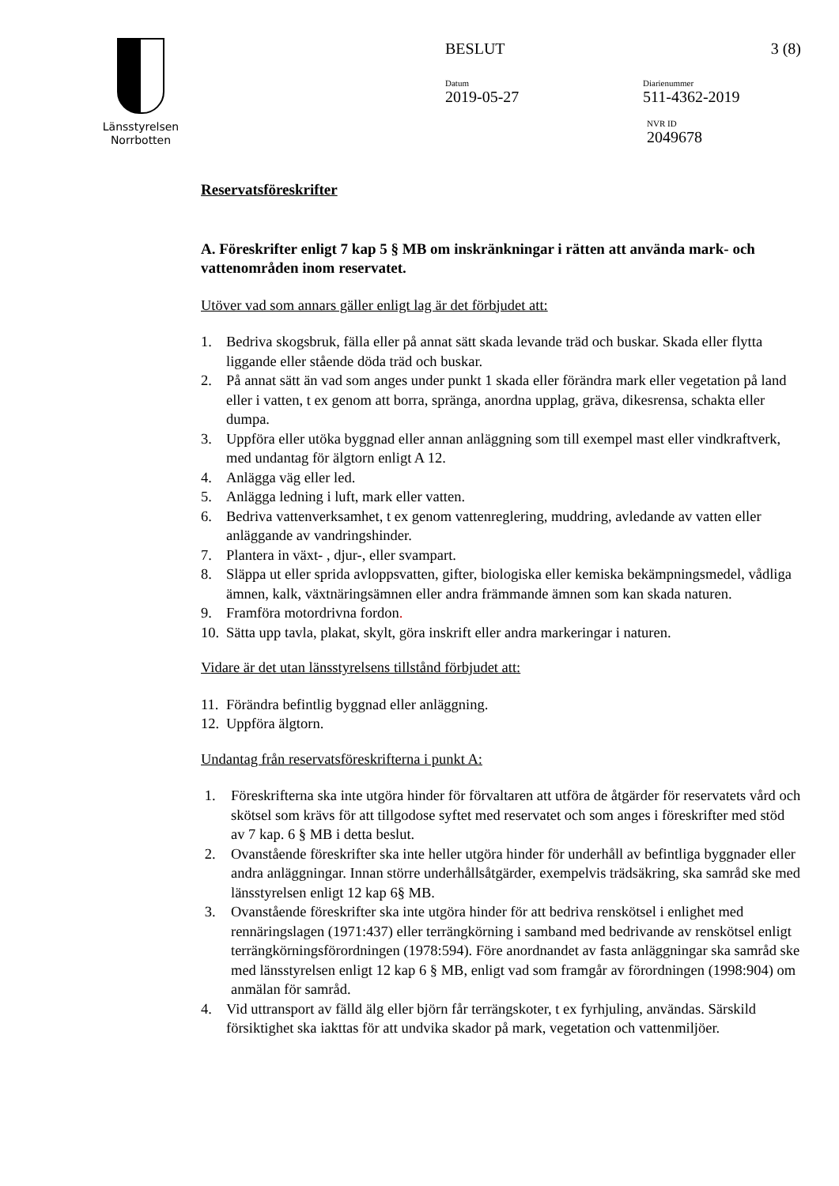Länsstyrelsen
Norrbotten
BESLUT 3 (8)
Datum
2019-05-27
Diarienummer
511-4362-2019
NVR ID
2049678
Reservatsföreskrifter
A. Föreskrifter enligt 7 kap 5 § MB om inskränkningar i rätten att använda mark- och vattenområden inom reservatet.
Utöver vad som annars gäller enligt lag är det förbjudet att:
1. Bedriva skogsbruk, fälla eller på annat sätt skada levande träd och buskar. Skada eller flytta liggande eller stående döda träd och buskar.
2. På annat sätt än vad som anges under punkt 1 skada eller förändra mark eller vegetation på land eller i vatten, t ex genom att borra, spränga, anordna upplag, gräva, dikesrensa, schakta eller dumpa.
3. Uppföra eller utöka byggnad eller annan anläggning som till exempel mast eller vindkraftverk, med undantag för älgtorn enligt A 12.
4. Anlägga väg eller led.
5. Anlägga ledning i luft, mark eller vatten.
6. Bedriva vattenverksamhet, t ex genom vattenreglering, muddring, avledande av vatten eller anläggande av vandringshinder.
7. Plantera in växt- , djur-, eller svampart.
8. Släppa ut eller sprida avloppsvatten, gifter, biologiska eller kemiska bekämpningsmedel, vådliga ämnen, kalk, växtnäringsämnen eller andra främmande ämnen som kan skada naturen.
9. Framföra motordrivna fordon.
10. Sätta upp tavla, plakat, skylt, göra inskrift eller andra markeringar i naturen.
Vidare är det utan länsstyrelsens tillstånd förbjudet att:
11. Förändra befintlig byggnad eller anläggning.
12. Uppföra älgtorn.
Undantag från reservatsföreskrifterna i punkt A:
1. Föreskrifterna ska inte utgöra hinder för förvaltaren att utföra de åtgärder för reservatets vård och skötsel som krävs för att tillgodose syftet med reservatet och som anges i föreskrifter med stöd av 7 kap. 6 § MB i detta beslut.
2. Ovanstående föreskrifter ska inte heller utgöra hinder för underhåll av befintliga byggnader eller andra anläggningar. Innan större underhållsåtgärder, exempelvis trädsäkring, ska samråd ske med länsstyrelsen enligt 12 kap 6§ MB.
3. Ovanstående föreskrifter ska inte utgöra hinder för att bedriva renskötsel i enlighet med rennäringslagen (1971:437) eller terrängkörning i samband med bedrivande av renskötsel enligt terrängkörningsförordningen (1978:594). Före anordnandet av fasta anläggningar ska samråd ske med länsstyrelsen enligt 12 kap 6 § MB, enligt vad som framgår av förordningen (1998:904) om anmälan för samråd.
4. Vid uttransport av fälld älg eller björn får terrängskoter, t ex fyrhjuling, användas. Särskild försiktighet ska iakttas för att undvika skador på mark, vegetation och vattenmiljöer.